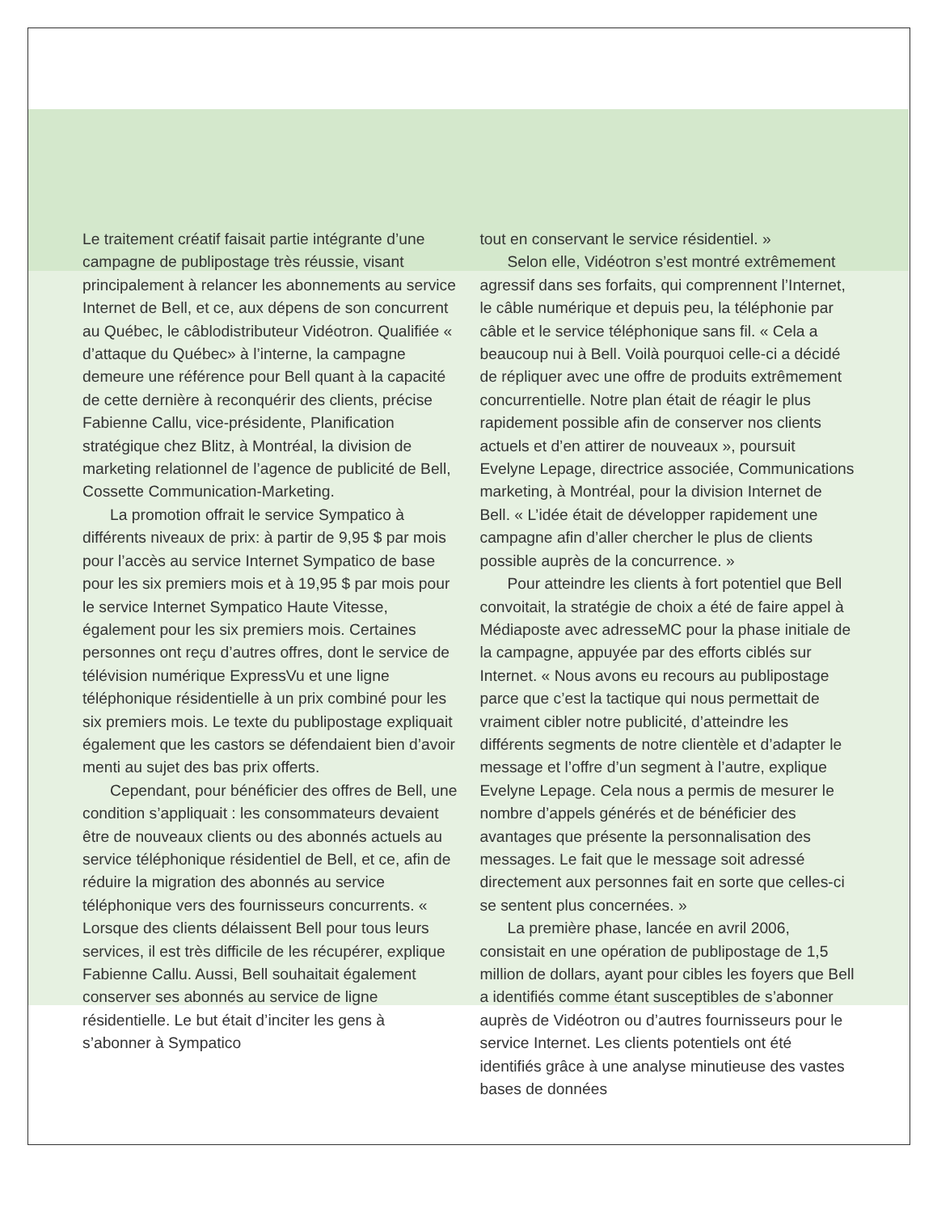Le traitement créatif faisait partie intégrante d’une campagne de publipostage très réussie, visant principalement à relancer les abonnements au service Internet de Bell, et ce, aux dépens de son concurrent au Québec, le câblodistributeur Vidéotron. Qualifiée « d’attaque du Québec» à l’interne, la campagne demeure une référence pour Bell quant à la capacité de cette dernière à reconquérir des clients, précise Fabienne Callu, vice-présidente, Planification stratégique chez Blitz, à Montréal, la division de marketing relationnel de l’agence de publicité de Bell, Cossette Communication-Marketing.
La promotion offrait le service Sympatico à différents niveaux de prix: à partir de 9,95 $ par mois pour l’accès au service Internet Sympatico de base pour les six premiers mois et à 19,95 $ par mois pour le service Internet Sympatico Haute Vitesse, également pour les six premiers mois. Certaines personnes ont reçu d’autres offres, dont le service de télévision numérique ExpressVu et une ligne téléphonique résidentielle à un prix combiné pour les six premiers mois. Le texte du publipostage expliquait également que les castors se défendaient bien d’avoir menti au sujet des bas prix offerts.
Cependant, pour bénéficier des offres de Bell, une condition s’appliquait : les consommateurs devaient être de nouveaux clients ou des abonnés actuels au service téléphonique résidentiel de Bell, et ce, afin de réduire la migration des abonnés au service téléphonique vers des fournisseurs concurrents. « Lorsque des clients délaissent Bell pour tous leurs services, il est très difficile de les récupérer, explique Fabienne Callu. Aussi, Bell souhaitait également conserver ses abonnés au service de ligne résidentielle. Le but était d’inciter les gens à s’abonner à Sympatico
tout en conservant le service résidentiel. »
Selon elle, Vidéotron s’est montré extrêmement agressif dans ses forfaits, qui comprennent l’Internet, le câble numérique et depuis peu, la téléphonie par câble et le service téléphonique sans fil. « Cela a beaucoup nui à Bell. Voilà pourquoi celle-ci a décidé de répliquer avec une offre de produits extrêmement concurrentielle. Notre plan était de réagir le plus rapidement possible afin de conserver nos clients actuels et d’en attirer de nouveaux », poursuit Evelyne Lepage, directrice associée, Communications marketing, à Montréal, pour la division Internet de Bell. « L’idée était de développer rapidement une campagne afin d’aller chercher le plus de clients possible auprès de la concurrence. »
Pour atteindre les clients à fort potentiel que Bell convoitait, la stratégie de choix a été de faire appel à Médiaposte avec adresseMC pour la phase initiale de la campagne, appuyée par des efforts ciblés sur Internet. « Nous avons eu recours au publipostage parce que c’est la tactique qui nous permettait de vraiment cibler notre publicité, d’atteindre les différents segments de notre clientèle et d’adapter le message et l’offre d’un segment à l’autre, explique Evelyne Lepage. Cela nous a permis de mesurer le nombre d’appels générés et de bénéficier des avantages que présente la personnalisation des messages. Le fait que le message soit adressé directement aux personnes fait en sorte que celles-ci se sentent plus concernées. »
La première phase, lancée en avril 2006, consistait en une opération de publipostage de 1,5 million de dollars, ayant pour cibles les foyers que Bell a identifiés comme étant susceptibles de s’abonner auprès de Vidéotron ou d’autres fournisseurs pour le service Internet. Les clients potentiels ont été identifiés grâce à une analyse minutieuse des vastes bases de données